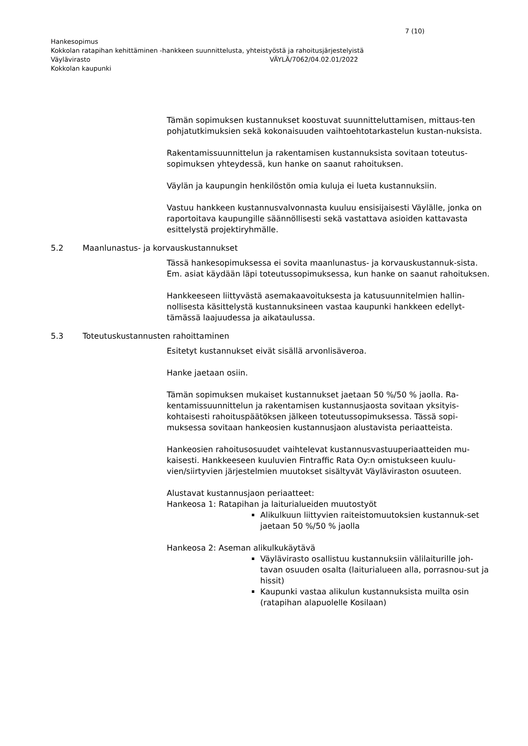7 (10)
Hankesopimus
Kokkolan ratapihan kehittäminen -hankkeen suunnittelusta, yhteistyöstä ja rahoitusjärjestelyistä
Väylävirasto VÄYLÄ/7062/04.02.01/2022
Kokkolan kaupunki
Tämän sopimuksen kustannukset koostuvat suunnitteluttamisen, mittaus-ten pohjatutkimuksien sekä kokonaisuuden vaihtoehtotarkastelun kustan-nuksista.
Rakentamissuunnittelun ja rakentamisen kustannuksista sovitaan toteutus-sopimuksen yhteydessä, kun hanke on saanut rahoituksen.
Väylän ja kaupungin henkilöstön omia kuluja ei lueta kustannuksiin.
Vastuu hankkeen kustannusvalvonnasta kuuluu ensisijaisesti Väylälle, jonka on raportoitava kaupungille säännöllisesti sekä vastattava asioiden kattavasta esittelystä projektiryhmälle.
5.2 Maanlunastus- ja korvauskustannukset
Tässä hankesopimuksessa ei sovita maanlunastus- ja korvauskustannuk-sista. Em. asiat käydään läpi toteutussopimuksessa, kun hanke on saanut rahoituksen.
Hankkeeseen liittyvästä asemakaavoituksesta ja katusuunnitelmien hallin-nollisesta käsittelystä kustannuksineen vastaa kaupunki hankkeen edellyt-tämässä laajuudessa ja aikataulussa.
5.3 Toteutuskustannusten rahoittaminen
Esitetyt kustannukset eivät sisällä arvonlisäveroa.
Hanke jaetaan osiin.
Tämän sopimuksen mukaiset kustannukset jaetaan 50 %/50 % jaolla. Ra-kentamissuunnittelun ja rakentamisen kustannusjaosta sovitaan yksityis-kohtaisesti rahoituspäätöksen jälkeen toteutussopimuksessa. Tässä sopi-muksessa sovitaan hankeosien kustannusjaon alustavista periaatteista.
Hankeosien rahoitusosuudet vaihtelevat kustannusvastuuperiaatteiden mu-kaisesti. Hankkeeseen kuuluvien Fintraffic Rata Oy:n omistukseen kuulu-vien/siirtyvien järjestelmien muutokset sisältyvät Väyläviraston osuuteen.
Alustavat kustannusjaon periaatteet:
Hankeosa 1: Ratapihan ja laiturialueiden muutostyöt
Alikulkuun liittyvien raiteistomuutoksien kustannuk-set jaetaan 50 %/50 % jaolla
Hankeosa 2: Aseman alikulkukäytävä
Väylävirasto osallistuu kustannuksiin välilaiturille joh-tavan osuuden osalta (laiturialueen alla, porrasnou-sut ja hissit)
Kaupunki vastaa alikulun kustannuksista muilta osin (ratapihan alapuolelle Kosilaan)